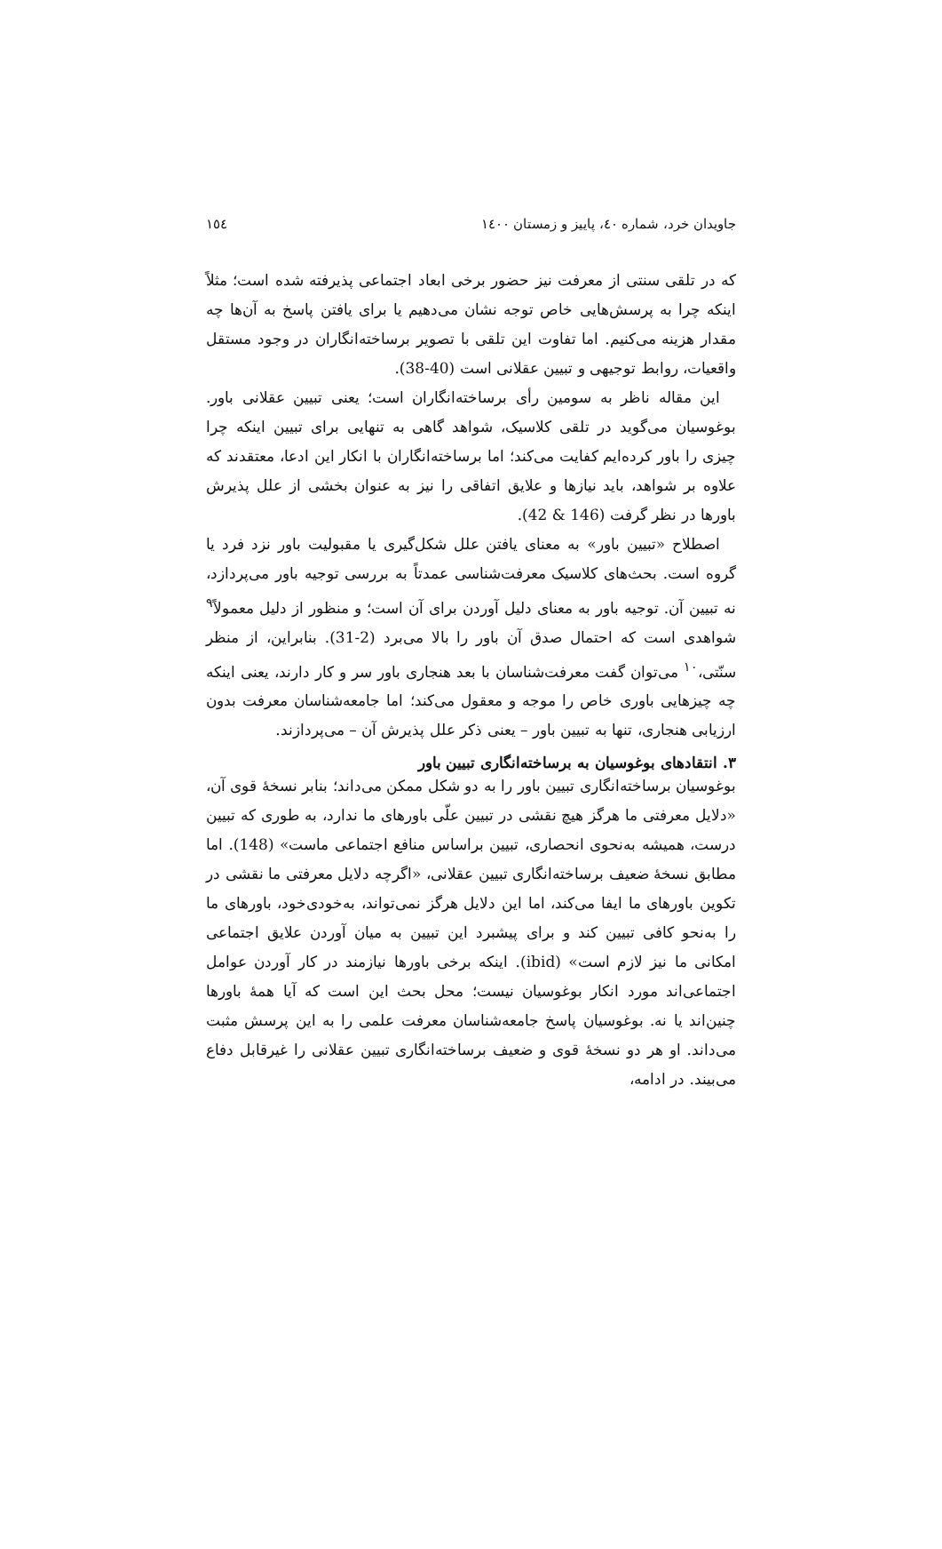جاویدان خرد، شماره ٤٠، پاییز و زمستان ١٤٠٠ ١٥٤
که در تلقی سنتی از معرفت نیز حضور برخی ابعاد اجتماعی پذیرفته شده است؛ مثلاً اینکه چرا به پرسش‌هایی خاص توجه نشان می‌دهیم یا برای یافتن پاسخ به آن‌ها چه مقدار هزینه می‌کنیم. اما تفاوت این تلقی با تصویر برساخته‌انگاران در وجود مستقل واقعیات، روابط توجیهی و تبیین عقلانی است (40-38).
این مقاله ناظر به سومین رأی برساخته‌انگاران است؛ یعنی تبیین عقلانی باور. بوغوسیان می‌گوید در تلقی کلاسیک، شواهد گاهی به تنهایی برای تبیین اینکه چرا چیزی را باور کرده‌ایم کفایت می‌کند؛ اما برساخته‌انگاران با انکار این ادعا، معتقدند که علاوه بر شواهد، باید نیازها و علایق اتفاقی را نیز به عنوان بخشی از علل پذیرش باورها در نظر گرفت (146 & 42).
اصطلاح «تبیین باور» به معنای یافتن علل شکل‌گیری یا مقبولیت باور نزد فرد یا گروه است. بحث‌های کلاسیک معرفت‌شناسی عمدتاً به بررسی توجیه باور می‌پردازد، نه تبیین آن. توجیه باور به معنای دلیل آوردن برای آن است؛ و منظور از دلیل معمولاً<sup>٩</sup> شواهدی است که احتمال صدق آن باور را بالا می‌برد (2-31). بنابراین، از منظر سنّتی،<sup>١٠</sup> می‌توان گفت معرفت‌شناسان با بعد هنجاری باور سر و کار دارند، یعنی اینکه چه چیزهایی باوری خاص را موجه و معقول می‌کند؛ اما جامعه‌شناسان معرفت بدون ارزیابی هنجاری، تنها به تبیین باور – یعنی ذکر علل پذیرش آن – می‌پردازند.
٣. انتقادهای بوغوسیان به برساخته‌انگاری تبیین باور
بوغوسیان برساخته‌انگاری تبیین باور را به دو شکل ممکن می‌داند؛ بنابر نسخهٔ قوی آن، «دلایل معرفتی ما هرگز هیچ نقشی در تبیین علّی باورهای ما ندارد، به طوری که تبیین درست، همیشه به‌نحوی انحصاری، تبیین براساس منافع اجتماعی ماست» (148). اما مطابق نسخهٔ ضعیف برساخته‌انگاری تبیین عقلانی، «اگرچه دلایل معرفتی ما نقشی در تکوین باورهای ما ایفا می‌کند، اما این دلایل هرگز نمی‌تواند، به‌خودی‌خود، باورهای ما را به‌نحو کافی تبیین کند و برای پیشبرد این تبیین به میان آوردن علایق اجتماعی امکانی ما نیز لازم است» (ibid). اینکه برخی باورها نیازمند در کار آوردن عوامل اجتماعی‌اند مورد انکار بوغوسیان نیست؛ محل بحث این است که آیا همهٔ باورها چنین‌اند یا نه. بوغوسیان پاسخ جامعه‌شناسان معرفت علمی را به این پرسش مثبت می‌داند. او هر دو نسخهٔ قوی و ضعیف برساخته‌انگاری تبیین عقلانی را غیرقابل دفاع می‌بیند. در ادامه،